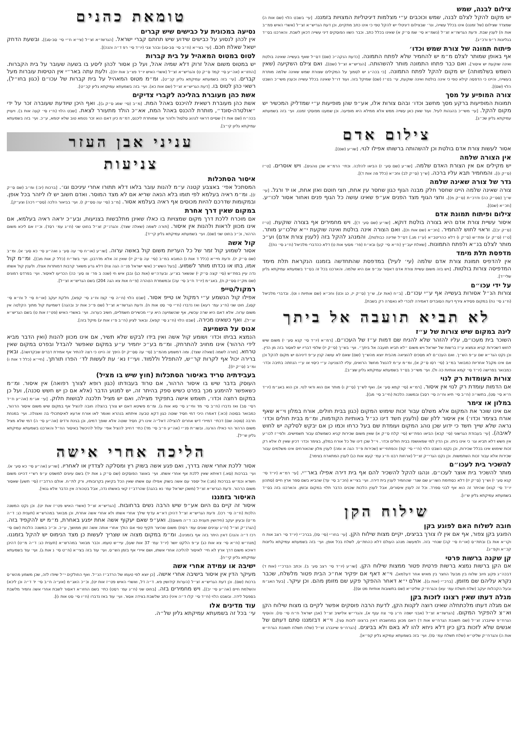צילום לבנה, שמש
יש מקום להקל לצלם לבנה, שמש וכוכבים ע״י מצלמות דיגיטליות המצויות בזמננו. [עי׳ בשבט הלוי (שם אות ה) שמצדד שצילום (של זמננו) אינו בכלל עשייה, ונר׳ שבצילום דיגיטלי יש להקל טפי כי אינו כתב מתקיים, וכן דעת הגריש״א זצ״ל (אשרי האיש פמ״ב אות ח) לענין שבת. ודעת הגרשז״א זצ״ל (נשמ״א סי׳ שמ ס״ק א) שאינו בכלל כתב. וכבר השוו הפוסקים דיני עשייה דכאן לשבת. והארכנו בס״ד בגליונות ר״פ ורכ״ג].
פיתוח תמונה של צורת שמש וכדו׳
אף באופן שמותר לצלם מ״מ יש להחמיר שלא לפתח התמונה. [כדעת הנקה״כ (שם) דס״ל שאף בעשייה שאינה בולטת ואינה שוקעת יש איסור]. ואם כבר פתחו התמונה מותר להשהותה. [הגריש״א זצ״ל (שם)]. ואם צילם השקיעה (שאין השמש בשלמותה) יש מקום להקל לפתח התמונה. [כי בכה״ג יש לסמוך על המקילים שצורת שמש שאינה שלמה מותרת בעשייה, והיינו כי הדפסה קילא טפי כי אינה בולטת ואינה שוקעת, עי׳ בט״ז (שם) שמיקל בזה. ועוד דו״ל שאינה בכלל עשייה וכענין משי״כ השבט הלוי (שם)].
צורה המופיע על מסך
תמונות המופיעות ברקע מסך מחשב וכדו׳ ובהם צורות אלו, אע״פ שהן מופיעות ע״י שמדליק המכשיר יש מקום להקל. [עי׳ משי״כ בהגהות לעיל. ועוד שאין כאן עשייה ממש אלא ממילא היא מופיעה. וכן שמענו מפוסקי זמננו. ועי׳ בזה בשמעתא עמיקתא גליון שכ״ג].
צילום אדם
אסור לעשות צורת אדם בולטת וכן להשהותה ברשותו אפילו לנוי. [שו״ע (שם)].
אין הצורה שלמה
יש מקילים אם אין הצורת האדם שלמה. [שו״ע (שם סע׳ ז) הביאו להלכה. וכתי׳ הרמ״א שכן נוהגים]. ויש אוסרים. [ט״ז (ס״ק ו)]. והמחמיר תבא עליו ברכה. [ש״ך (ס״ק לב) וחכ״א (כלל פה אות ד)].
גדר של צורה שאינה שלמה
צורה שאינה שלמה היינו שחסר חלק מבנה הגוף כגון שחסר עין אחת, חצי חוטם ואזן אחת, או יד ורגל. [עי׳ ש״ך (סס״ק כה) ודרכ״ת (ס״ק מ)]. וחצי הגוף מצד הפנים אע״פ שאינו עושה כל הגוף פנים ואחור אסור לכו״ע. [חכ״א (שם)].
צילום ופיתוח תמונת אדם
איסור עשיית צורת אדם היא בצורה בולטת דוקא. [שו״ע (שם סע׳ ד)]. ויש מחמירים אף בצורה שוקעת. [ט״ז (ס״ק יב)]. וראוי לחוש להחמיר. [חכ״א (שם אות ח)]. ואם הצורה אינה בולטת ואינה שוקעת י״א שלכו״ע מותר. [ט״ז (ס״ק יג) ופת״ש (ס״ק ו) דלא כהריטב״א (ע״ז מג.) דס״ל שדינה כבולטת]. והמנהג להקל בזה (לענין צורת אדם) וע״כ מותר לצלם בנ״א ולפתח התמונות. [שאלת יעב״ץ (ח״א סי׳ קע) ובא״ח (פר׳ מסעי אות ט) דלא כהדברי מלכיאל (ח״ג סי׳ נח)].
מדפסת תלת מימד
אין להדפיס תמונת צורת אדם שלמה (עי׳ לעיל) במדפסת שהתחדשה בזמננו הנקראת תלת מימד המדפיסה צורות בולטות. [ויש בזה משום עשיית צורת אדם דאסור עכ״פ אם היא שלמה. והארכנו בכל זה בס״ד בשמעתא עמיקתא גליון שלי״ד].
על ידי עכו״ם
צורות הנ״ל אסורות בעשייה אף ע״י עכו״ם. [ב״ח (אות יג), ש״ך (ס״ק יז, כג וכט) וחכ״א (שם אותיות ו וט). ובדברי מלכיאל (ח״ג סי׳ נח) במקום פסידא צירף דעת הסוברים דאמירה לנכרי לא נאסרה רק בשבת].
לא תביא תועבה אל ביתך
לינה במקום שיש צורות של ע״ז
השוכר בית מעכו״ם, עליו להזהר שלא להניח שם דמות ע״ז של העכו״ם. [רמ״א (יו״ד סי׳ קנא סע׳ י) משום שיש לחוש דשכירות קניא ונמצא ע״ז ברשות של ישראל ויש משום ״לא תביא תועבה אל ביתך״. ועי׳ בש״ך (ס״ק יז) שלפי דבריו יש לאסור בזה מן הדין. וכן נקט הגר״א שם ע״פ הש״ך. ואם העכו״ם לא מסכים להוציאה מהבית יוצא מהש״ך (שם) שאם לא עושה קנין ע״פ דיניהם יש מקום להקל וכן אם אינו מקבל אחריות כמבואר במ״ב (סי׳ רסו ס״ק א), ומ״מ ע״מ להנצל מחשד הרואים, עליו להצניעה ע״י כיסוי או ע״י הנחתה בתיבה וכדו׳ כמבואר בפרישה (יו״ד סי׳ קמא אותיות כה ול). ועי׳ משי״כ בס״ד בשמעתא עמיקתא גליון שצ״ב].
צורות העומדות רק לנוי
אם הדמות עומדת רק לנוי אין איסור. [רמ״א (סי׳ קמא סע׳ א). ואף לש״ך (ס״ק ו) מותר אם הוא ודאי לנוי. וכן הוא באג״מ (יו״ד ח״א סי׳ סט), בתשו״ה (ח״ב סי׳ תיא וח״ה סי׳ רסב) ובמשנה הלכות (חי״ב סי׳ מג)].
במלון או צימר
אם אינו שוכר את המקום אלא משלם עבור זכות שימוש המקום (כגון בבית חולים, אורח במלון וי״א שאף אורח בצימר וכדו׳) אין איסור ללון שם (ולענין חשד דינו כנ״ל באותיות הקודמות, ומ״מ בבית חולים וכדו׳ נראה שלא שייך חשד כי ידוע שכן נוהג המקום ועומדת שם בעל כרחו וכמו כן אם יבקש לסלקה יש לחוש לאיבה). [עי׳ בעבודת הגרשוני (סי׳ קכא) הביאו הפת״ש (סי׳ קלח ס״ק א) שאין משום שכירות קניא כשמשלם עבור תשמישים. ולפי״ז לכו״ע אין חשש דלא תביא וגו׳ כי אינו ביתו. וכן הדין למי שמאושפז בבית חולים וכדו׳. וי״ל שכן דינו של כל אורח במלון, בצימר וכדו׳ דכיון שאין לו אלא רק זכות שימוש אינו בכלל שכירות, וכן נקטו השבט הלוי (ח״י סי׳ קפ) והפתחי״ש (שכירות פ״ד הגה א ומה) לענין מלון שהאורחים אינו משלמים עבור שכירות אלא עבור זכות השתמשות. וכן נקט הגרי״ק זצ״ל (ארחות רבנו ח״ג עמ׳ קעא אות כג) לענין המתארח בצימר].
להשכיר בית לעכו״ם
מותר להשכיר בית אוצר לעכו״ם. ונהגו להקל להשכיר להם אף בית דירה אפילו באר״י. [עי׳ רמ״א (יו״ד סי׳ קנא סע׳ י) וש״ך (ס״ק יז) דלא כסתימת השו״ע שם שנר׳ שהחמיר לענין בית דירה. ועי׳ בצי״א (חכ״ב סי׳ עד) שהביא בשם ספר ארץ חיים (סתהון יו״ד סי׳ קנא) שהיתר זה הוא אף לבני ספרד. וכל זה לענין איסורים, אבל לענין הלכות שכנים הדבר תלוי במקום ובזמן. והארכנו בזה בס״ד בשמעתא עמיקתא גליון ש״ו].
שילוח הקן
חובה לשלוח האם לפוגע בקן
הפוגע בקן צפור, אף אם אין לו צורך בביצים, יקיים מצות שילוח הקן. [עי׳ בחו״י (סי׳ סז), בברכ״י (יו״ד סי׳ רצב אות ח וקו״א אות ב) ובתת״ס (או״ח סי׳ קה) שנחי׳ בזה. ולמעשה מנהג העולם דלא כהחת״ס, לשלח בכל אופן. ועי׳ בזה בשמעתא עמיקתא גליונות קכ״א וקפ״ג].
קן שקנה ברשות פרטי
אם הקן ברשות נמצא ברשות פרטית פטור ממצות שילוח הקן. [שו״ע (יו״ד סי׳ רצב סע׳ ב). וכתב הברכ״י (אות ד) דבכה״ג פקע חיוב שלוח בין מבעל החצר בין מאיש אחר דעלמא]. וי״א דאף אם יפקיר אח״כ הבית פטור מלשלח, שכבר נקרא עליהם שם מזומן. [ברכ״י (אות ג)]. אולם י״א דאחר ההפקר פקע שם מזומן מהם. וכן עיקר. [בעל האג״מ ובעל הקהלות יעקב (שלח תשלח עמ׳ עא) והגרח״ק שליט״א (שם בתשובות אותיות מט וס)].
מגלה דעתו שאין רצונו לזכות בקן
אם מגלה דעתו מלכתחלה שאינו רוצה לקנות הקן, לדעת הרבה פוסקים אפשר לקיים בו מצות שילוח הקן וא״צ להפקיר המקום. [הגרשז״א זצ״ל (אבני ישפה ח״ג סי׳ צח ענף א), והגרי״ש אלישיב זצ״ל (אבן ישראל ח״ח סי׳ סז). והוסיף הגרח״פ שיינברג זצ״ל (שם תשובת הגרח״ש אות ד) דאם מכוון במחשבתו דאין ברצונו לזכות סגי]. וי״א דבזמננו סתם דעתם של אנשים שלא לזכות בקן כיון דלא ניחא להו לא באם ולא בביצים. [הגרח״פ שיינברג זצ״ל (שלח תשלח תשובת הגרח״ש אות ה) והגרח״ק שליט״א (שלח תשלח עמ׳ סז). ועי׳ בזה בשמעתא עמיקא גליון קפ״א].
טומאת כהנים
נסיעה במכונית על כבישים שיש קברים
אין לכהן לנסוע על כבישים שידוע שיש תחתם קברי ישראל. [הגרשז״א זצ״ל (צי״א ח״י סי׳ סב-סג)]. ובשעת הדחק ישאל שאלת חכם. [עי׳ בצי״א (ח״ב סי׳ סב-סג) ובהר צבי (יו״ד סי׳ רפ ד״ה והנה)].
לטוס במטוס המאהיל על בית קברות
יש במטוס משום אהל זרוק דלא שמיה אהל, ועל כן אסור לכהן ליסע בו בשעה שעובר על בית הקברות. [החזו״א (אה״ע סי׳ קמד ס״ק ט) והגריש״א זצ״ל (אשרי האיש יו״ד פצ״ב אות יח)]. ולעת עתה באר״י אין הטיסות עוברות מעל קברים. [עי׳ בזה בשמעתא עמיקתא גליון קכ״ט]. ומ״מ מטוס המאהיל על בית קברות של עכו״ם (כגון בחו״ל), רשאי כהן לטוס בו. [דעת הגריש״א זצ״ל (שם אות כא). ועי׳ בזה בשמעתא עמיקתא גליון קכ״ט].
אשת כהן מעוברת בהליכה לקברי צדיקים
אשת כהן מעוברת רשאית להיכנס באהל המת. [מ״ב (סי׳ שמג ס״ק ג)]. ואף היכן שיודעת שעוברה זכר על ידי ״אולטרה-סונד״, מותרת להכנס באהל המת, אא״כ הולד מתעורר לצאת. [שבט הלוי (ח״ו סי׳ קעה אות ב). ויעויין בכה״ח (שם אות ד) שסיים דראוי לנהוג סלסול ולזהר אף שמותרת ליכנס, דמ״מ כיון דאם הוא זכר נטמא טוב שלא יטמא, ע״כ. ועי׳ בזה בשמעתא עמיקתא גליון קי״ב].
עניני אבן העזר
צניעות
איסור הסתכלות
המסתכל אפי׳ באצבע קטנה ע״מ להנות עובר בלאו דלא תתורו אחרי עיניכם וגו׳. [ברכות (יב:) ומ״ב (שם ס״ק ז)]. ומ״מ ראיה בעלמא לפי תומו בלא הנאה שריא אם לא מצד המוסר. ואדם חשוב יש לו ליזהר בכל אופן. ובמקומות שדרכם להיות מכוסים אף ראיה בעלמא אסור. [מ״ב (סי׳ עה סס״ק ז). ועי׳ בביאור הלכה (סס״י רכה) וצע״ק].
במקום שאין דרך אחרת
אם מוכרח ללכת דרך מקום שמצויות בו כאלו שאינן מתלבשות בצניעות, ובע״כ יראה ראיה בעלמא, אם אינו מכוון לראות ולהנות אין איסור. [תורה לשמה (שאלה שצד). והגרנ״ק זצ״ל בחוט שני (ח״ג עמ׳ רסד). וכ״ז אם ליכא משום הרהור, וכ״כ בחוט שני (שם). ועי׳ בשמעתא עמיקתא גליון קי״ד].
קול אשה
אסור לשמוע קול זמר של כל העריות משום קול באשה ערוה. [שו״ע (או״ח סי׳ עה סע׳ ג ואה״ע סי׳ כא סע׳ א). ומ״ב (שם ס״ק יז). ודעת חיי״א (כלל ד אות ו) המובא במ״ב (סי׳ עה ס״ק יז) שאין זה אלא מדרבנן. ועי׳ בשד״ח (כלל ק אות מב)]. ומ״מ קול אמו, בתו או נכדתו מותר לשמוע. [בעל השש״כ (אשי ישראל פנ״ה הגה צח) דלא גרע משאר קרבות דמותרות אצלו. ולענין קול אשתו נדה עיין בפת״ש (סי׳ קצה ס״ק י) שנשאר בצ״ע. ובערה״ש (אות כג) ובבן איש חי (שנה ב פר׳ צו סע׳ כה) הכריעו לאיסור. ועי׳ בפרדס רמונים (שם מק״ז סס״ק ח), באג״מ (יו״ד ח״ב סי׳ עה) ובמשמרת הטהרה (פ״ח אות צא הגה 204) בשם הגריש״א זצ״ל].
רמקול/טייפ
אפילו קול הנשמע ע״י רמקול או טייפ אסור. [שבט הלוי (ח״ה סי׳ קצז וח״ג סי׳ קפא), חלקת יעקב (או״ח סי׳ ל וח״א סי׳ קסג), חוט שני (ח״ג עמ׳ רעא) ואז נדברו (ח״י סי׳ סט אות ח). ודעת הגרשז״א זצ״ל (שם פ״כ אות יב ובהגה) דשמיעת קול מתוך הקלטה אין משום ערוה. אלא דאם היא שרה עכשיו, אף שהשמיעה היא ע״י מכשירים חשמליים, חשיב כערוה. ועי׳ באשרי האיש (פט״ז אות ט) בשם הגריש״א זצ״ל]. ואף כשאינו מכירה. [שבט הלוי (ח״ג סי׳ קפא). ובאור לציון (ח״ב פ״ו אות יג) מיקל בזה].
אנוס על השמיעה
הנמצא בביתו וכדו׳ ושומע קול אשה ואין בידו לבקש שלא תשיר, אם אינו מכוון להנות (ואין הדבר מביא לידי הרהור) אינו מחויב להתרחק. ומ״מ בע״כ יחמיר ע״ע במקום שאפשר להבדל ובפרט במקום שאין טרחא. [תורה לשמה (שאלה שצד). ומה דמשמע מהמ״ב (סי׳ עה סס״ק יז) היפך זה היינו כי רצה להתיר אף אמירת דברים שבקדושה]. ובאין ברירה יכול אף לקרות קר״ש, להתפלל וללמוד. ועי״ז נא׳ עת לעשות לד׳ הפרו תורתך. [חיי״א (כלל ד אות ו) ומ״ב (ס״ק יז)].
בעבידתיה טריד באיסור הסתכלות (חוץ שיש בו מציל)
העוסק בדבר שיש בו איסור הרהור, אם טרוד בעבודתו (כגון רופא לצורך רפואה) אין איסור. ומ״מ כשאפשר להימנע מכך בפרט כשיש ספק בהיתר זה, יש למנוע הדבר (אלא אם כן יש חשש סכנה), ועל כן במקום רחצה וכדו׳, תשמש אישה בתפקיד מצילה, ואם יש מציל תלכנה לבושות חלוק. [עי׳ אג״מ (אה״ע ח״ד רסי׳ סב) ואז נדברו (ח״ב סי׳ מד וחי״ג סי׳ סא אות ג). ומ״מ פשיטא דאם יש צורך בהצלה חובה להציל אף במקום שיש משום איסור הרהור, כמבואר בסוטה (כא:) דאמרו היכי דמי חסיד שוטה כגון דקא טבעה איתתא בנהרא ואומר לאו אורח ארעא לאיסתכולי בה ואצולה. ועי׳ במנחת חרבה (סוטה שם) דכתי׳ דמיירי דיש אחרים להצילה דאל״ה אינו רק חסיד שוטה אלא שופך דמים, וכן בגינת ורדים (אה״ע סי׳ ה) דמי שלא מציל משום הרהור הוי כאילו הורגה. ובשו״ת פנ״י (אה״ע ח״ב סי׳ מד) כתי׳ דחייב להציל אפי׳ עלול להיכשל באיסור הוז״ל והארכנו בשמעתא עמיקתא גליון ש״ל].
הליכה אחרי אישה
אסור ללכת אחרי אשה בדרך, ואם פגע אשה בשוק רץ ומסלקה לצדדין או לאחריו. [שו״ע (אה״ע סי׳ כא סע׳ א). ועי׳ בברכות (סא.) דאיתא שאין ללכת אף אחרי אשתו. ועי׳ באוצר הפוסקים (שם ס״ק ג אות יד) בשם עיונים למשפט ע״פ רש״י דהיינו משום חשדא וכמ״ש בברכות (מג:) אל יספר עם אשה בשוק אפילו עם אשתו שאין הכל בקיאין בקרובותיו, ורק לת״ח. אולם הרדב״ז (סי׳ תשע) שאסור משום הרהור. ודעת הגרש״א זצ״ל (משכן ישראל עמ׳ נא בהגה) שהרדב״ז קאי באשתו נדה, אבל בטהורה אין הדבר אלא גנאי].
האיסור בזמננו
איסור זה קיים גם היום אע״פ שיש הרבה נשים ברחובות. [הגריש״א זצ״ל (אשרי האיש פט״ז אות יט). וכן נקט המשנה הלכות (ח״ה סי׳ רכו). ודעת הגריש״א זצ״ל דהיכן דא״א עדיף שילך אחרי אשתו ולא אחרי אשה אחרת, וכן מבואר במהרש״א (תענית כג: ד״ה מ״ט) ובעיון יעקב (חידושין תענית כג: ד״ה משום)]. ואע״פ שאם יעקוף אשה אחת יפגע באחרת, מ״מ יש להקפיד בזה. [הגרנ״ק זצ״ל (ח״ג ענינים שונים עמ׳ רסח) משום שהיצר תקיף טפי אם הולך אחרי אותה אשה זמן ממושך, ע״כ. וכ״כ במשנה הלכות (שם סי׳ רכז ד״ה והנה) דאין היתר בזה אף בזמנינו]. ומ״מ במקום מצוה או שצריך לעשות כן מצד הנימוס יש להקל בזמננו. [מנח״ש (ח״א סי׳ צא אות כג) ע״פ הלקט יושר (יו״ד עמ׳ 37 אות שעו), עיי״ש טעמו. וכבר מבואר במהרש״א (תענית כג: ד״ה מ״ט) דהיכן דאיכא משום דרך ארץ לא חיי׳ לאיסור להליכה אחרי אשתו, ושם איירי אף בזמן הש״ס. ועי׳ עוד בזה בצי״א (ח״ט סי׳ נ אות ג). ועי׳ עוד בשמעתא עמיקתא גליון קי״ח].
ישיבה או עמידה אחרי אשה
מעיקר הדין אין איסור בישיבה אחרי אישה. [כן יוצא לפי טעמו של הרדב״ז הנ״ל. ואף החולקים י״ל שיודו לזה, שכן משמע מהש״ס ברכות (שם). וכן דעת הגריש״א זצ״ל (הערות קידושין פא. ד״ה דל, ואשרי האיש פט״ז אות יט), וכ״כ האג״מ (אע״ה ח״ב סי׳ יד ד״ה וכן ליכא) והשלמת חיים (אה״ע סי׳ יב)]. ויש מחמירים בזה. [בחוט שני (ח״ג עמ׳ רסט) כתי׳ בשם החזו״א דאסור לשבת אחרי אשה וחמיר מלשבת בספסל לידה. ובשבט הלוי (ח״ד סי׳ קלו ד״ה איני) כתב שלשבת בצידה אסור. ועי׳ עוד באז נדברו (ח״ו סי׳ סט אות ו)].
עוד מדינים אלו
עי׳ בכל זה בשמעתא עמיקתא גליון של״ה.